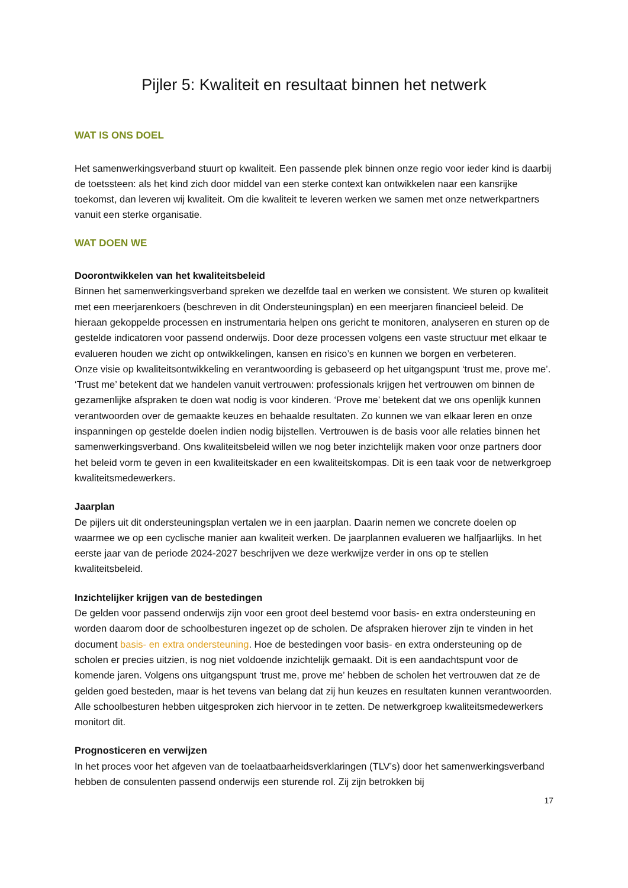Pijler 5: Kwaliteit en resultaat binnen het netwerk
WAT IS ONS DOEL
Het samenwerkingsverband stuurt op kwaliteit. Een passende plek binnen onze regio voor ieder kind is daarbij de toetssteen: als het kind zich door middel van een sterke context kan ontwikkelen naar een kansrijke toekomst, dan leveren wij kwaliteit. Om die kwaliteit te leveren werken we samen met onze netwerkpartners vanuit een sterke organisatie.
WAT DOEN WE
Doorontwikkelen van het kwaliteitsbeleid
Binnen het samenwerkingsverband spreken we dezelfde taal en werken we consistent. We sturen op kwaliteit met een meerjarenkoers (beschreven in dit Ondersteuningsplan) en een meerjaren financieel beleid. De hieraan gekoppelde processen en instrumentaria helpen ons gericht te monitoren, analyseren en sturen op de gestelde indicatoren voor passend onderwijs. Door deze processen volgens een vaste structuur met elkaar te evalueren houden we zicht op ontwikkelingen, kansen en risico’s en kunnen we borgen en verbeteren.
Onze visie op kwaliteitsontwikkeling en verantwoording is gebaseerd op het uitgangspunt ‘trust me, prove me’. ‘Trust me’ betekent dat we handelen vanuit vertrouwen: professionals krijgen het vertrouwen om binnen de gezamenlijke afspraken te doen wat nodig is voor kinderen. ‘Prove me’ betekent dat we ons openlijk kunnen verantwoorden over de gemaakte keuzes en behaalde resultaten. Zo kunnen we van elkaar leren en onze inspanningen op gestelde doelen indien nodig bijstellen. Vertrouwen is de basis voor alle relaties binnen het samenwerkingsverband. Ons kwaliteitsbeleid willen we nog beter inzichtelijk maken voor onze partners door het beleid vorm te geven in een kwaliteitskader en een kwaliteitskompas. Dit is een taak voor de netwerkgroep kwaliteitsmedewerkers.
Jaarplan
De pijlers uit dit ondersteuningsplan vertalen we in een jaarplan. Daarin nemen we concrete doelen op waarmee we op een cyclische manier aan kwaliteit werken. De jaarplannen evalueren we halfjaarlijks. In het eerste jaar van de periode 2024-2027 beschrijven we deze werkwijze verder in ons op te stellen kwaliteitsbeleid.
Inzichtelijker krijgen van de bestedingen
De gelden voor passend onderwijs zijn voor een groot deel bestemd voor basis- en extra ondersteuning en worden daarom door de schoolbesturen ingezet op de scholen. De afspraken hierover zijn te vinden in het document basis- en extra ondersteuning. Hoe de bestedingen voor basis- en extra ondersteuning op de scholen er precies uitzien, is nog niet voldoende inzichtelijk gemaakt. Dit is een aandachtspunt voor de komende jaren. Volgens ons uitgangspunt ‘trust me, prove me’ hebben de scholen het vertrouwen dat ze de gelden goed besteden, maar is het tevens van belang dat zij hun keuzes en resultaten kunnen verantwoorden. Alle schoolbesturen hebben uitgesproken zich hiervoor in te zetten. De netwerkgroep kwaliteitsmedewerkers monitort dit.
Prognosticeren en verwijzen
In het proces voor het afgeven van de toelaatbaarheidsverklaringen (TLV’s) door het samenwerkingsverband hebben de consulenten passend onderwijs een sturende rol. Zij zijn betrokken bij
17